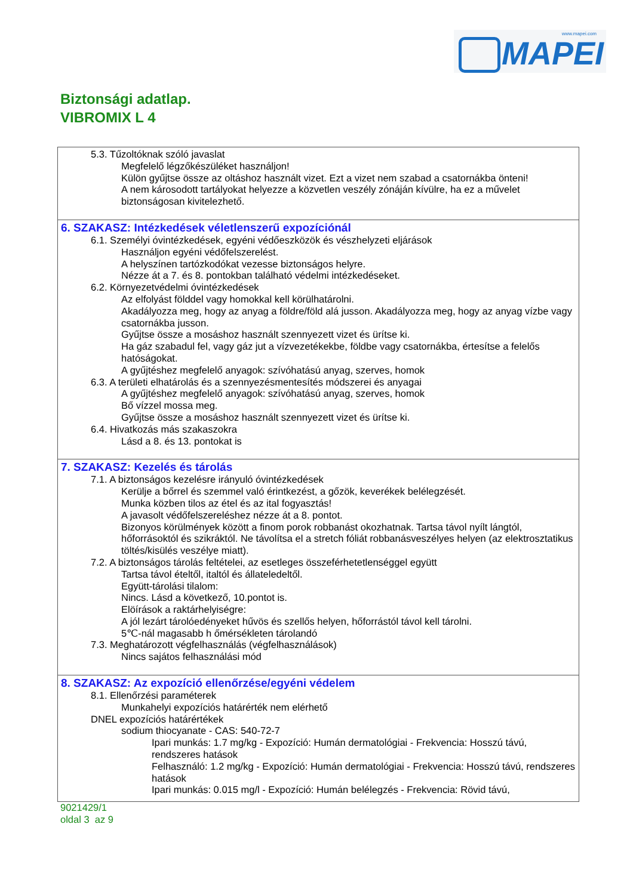www.mapei.com
MAPEI
Biztonsági adatlap.
VIBROMIX L 4
5.3. Tűzoltóknak szóló javaslat
Megfelelő légzőkészüléket használjon!
Külön gyűjtse össze az oltáshoz használt vizet. Ezt a vizet nem szabad a csatornákba önteni!
A nem károsodott tartályokat helyezze a közvetlen veszély zónáján kívülre, ha ez a művelet biztonságosan kivitelezhető.
6. SZAKASZ: Intézkedések véletlenszerű expozíciónál
6.1. Személyi óvintézkedések, egyéni védőeszközök és vészhelyzeti eljárások
Használjon egyéni védőfelszerelést.
A helyszínen tartózkodókat vezesse biztonságos helyre.
Nézze át a 7. és 8. pontokban található védelmi intézkedéseket.
6.2. Környezetvédelmi óvintézkedések
Az elfolyást földdel vagy homokkal kell körülhatárolni.
Akadályozza meg, hogy az anyag a földre/föld alá jusson. Akadályozza meg, hogy az anyag vízbe vagy csatornákba jusson.
Gyűjtse össze a mosáshoz használt szennyezett vizet és ürítse ki.
Ha gáz szabadul fel, vagy gáz jut a vízvezetékekbe, földbe vagy csatornákba, értesítse a felelős hatóságokat.
A gyűjtéshez megfelelő anyagok: szívóhatású anyag, szerves, homok
6.3. A területi elhatárolás és a szennyezésmentesítés módszerei és anyagai
A gyűjtéshez megfelelő anyagok: szívóhatású anyag, szerves, homok
Bő vízzel mossa meg.
Gyűjtse össze a mosáshoz használt szennyezett vizet és ürítse ki.
6.4. Hivatkozás más szakaszokra
Lásd a 8. és 13. pontokat is
7. SZAKASZ: Kezelés és tárolás
7.1. A biztonságos kezelésre irányuló óvintézkedések
Kerülje a bőrrel és szemmel való érintkezést, a gőzök, keverékek belélegzését.
Munka közben tilos az étel és az ital fogyasztás!
A javasolt védőfelszereléshez nézze át a 8. pontot.
Bizonyos körülmények között a finom porok robbanást okozhatnak. Tartsa távol nyílt lángtól, hőforrásoktól és szikráktól. Ne távolítsa el a stretch fóliát robbanásveszélyes helyen (az elektrosztatikus töltés/kisülés veszélye miatt).
7.2. A biztonságos tárolás feltételei, az esetleges összeférhetetlenséggel együtt
Tartsa távol ételtől, italtól és állateledeltől.
Együtt-tárolási tilalom:
Nincs. Lásd a következő, 10.pontot is.
Elöírások a raktárhelyiségre:
A jól lezárt tárolóedényeket hűvös és szellős helyen, hőforrástól távol kell tárolni.
5℃-nál magasabb h őmérsékleten tárolandó
7.3. Meghatározott végfelhasználás (végfelhasználások)
Nincs sajátos felhasználási mód
8. SZAKASZ: Az expozíció ellenőrzése/egyéni védelem
8.1. Ellenőrzési paraméterek
Munkahelyi expozíciós határérték nem elérhető
DNEL expozíciós határértékek
sodium thiocyanate - CAS: 540-72-7
Ipari munkás: 1.7 mg/kg - Expozíció: Humán dermatológiai - Frekvencia: Hosszú távú, rendszeres hatások
Felhasználó: 1.2 mg/kg - Expozíció: Humán dermatológiai - Frekvencia: Hosszú távú, rendszeres hatások
Ipari munkás: 0.015 mg/l - Expozíció: Humán belélegzés - Frekvencia: Rövid távú,
9021429/1
oldal 3 az 9